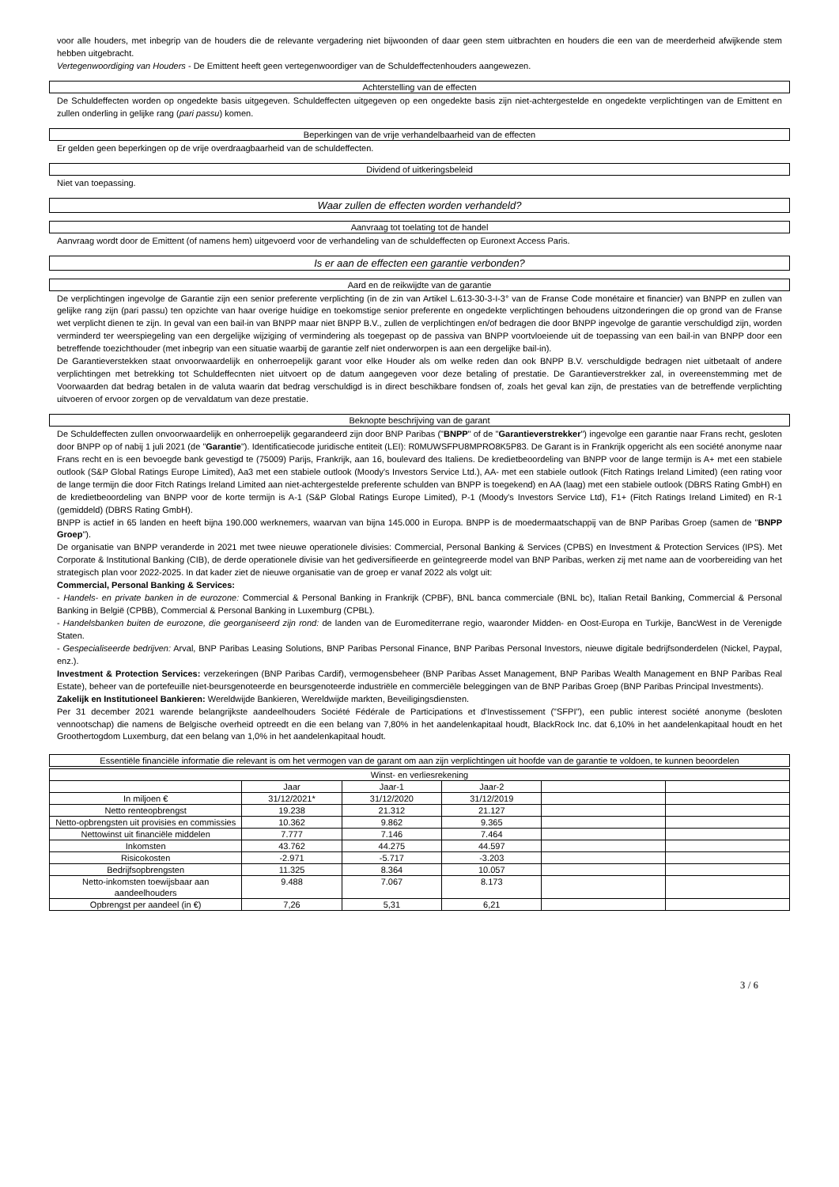voor alle houders, met inbegrip van de houders die de relevante vergadering niet bijwoonden of daar geen stem uitbrachten en houders die een van de meerderheid afwijkende stem hebben uitgebracht.
Vertegenwoordiging van Houders - De Emittent heeft geen vertegenwoordiger van de Schuldeffectenhouders aangewezen.
Achterstelling van de effecten
De Schuldeffecten worden op ongedekte basis uitgegeven. Schuldeffecten uitgegeven op een ongedekte basis zijn niet-achtergestelde en ongedekte verplichtingen van de Emittent en zullen onderling in gelijke rang (pari passu) komen.
Beperkingen van de vrije verhandelbaarheid van de effecten
Er gelden geen beperkingen op de vrije overdraagbaarheid van de schuldeffecten.
Dividend of uitkeringsbeleid
Niet van toepassing.
Waar zullen de effecten worden verhandeld?
Aanvraag tot toelating tot de handel
Aanvraag wordt door de Emittent (of namens hem) uitgevoerd voor de verhandeling van de schuldeffecten op Euronext Access Paris.
Is er aan de effecten een garantie verbonden?
Aard en de reikwijdte van de garantie
De verplichtingen ingevolge de Garantie zijn een senior preferente verplichting (in de zin van Artikel L.613-30-3-I-3° van de Franse Code monétaire et financier) van BNPP en zullen van gelijke rang zijn (pari passu) ten opzichte van haar overige huidige en toekomstige senior preferente en ongedekte verplichtingen behoudens uitzonderingen die op grond van de Franse wet verplicht dienen te zijn. In geval van een bail-in van BNPP maar niet BNPP B.V., zullen de verplichtingen en/of bedragen die door BNPP ingevolge de garantie verschuldigd zijn, worden verminderd ter weerspiegeling van een dergelijke wijziging of vermindering als toegepast op de passiva van BNPP voortvloeiende uit de toepassing van een bail-in van BNPP door een betreffende toezichthouder (met inbegrip van een situatie waarbij de garantie zelf niet onderworpen is aan een dergelijke bail-in).
De Garantieverstekken staat onvoorwaardelijk en onherroepelijk garant voor elke Houder als om welke reden dan ook BNPP B.V. verschuldigde bedragen niet uitbetaalt of andere verplichtingen met betrekking tot Schuldeffecnten niet uitvoert op de datum aangegeven voor deze betaling of prestatie. De Garantieverstrekker zal, in overeenstemming met de Voorwaarden dat bedrag betalen in de valuta waarin dat bedrag verschuldigd is in direct beschikbare fondsen of, zoals het geval kan zijn, de prestaties van de betreffende verplichting uitvoeren of ervoor zorgen op de vervaldatum van deze prestatie.
Beknopte beschrijving van de garant
De Schuldeffecten zullen onvoorwaardelijk en onherroepelijk gegarandeerd zijn door BNP Paribas ("BNPP" of de "Garantieverstrekker") ingevolge een garantie naar Frans recht, gesloten door BNPP op of nabij 1 juli 2021 (de "Garantie"). Identificatiecode juridische entiteit (LEI): R0MUWSFPU8MPRO8K5P83. De Garant is in Frankrijk opgericht als een société anonyme naar Frans recht en is een bevoegde bank gevestigd te (75009) Parijs, Frankrijk, aan 16, boulevard des Italiens. De kredietbeoordeling van BNPP voor de lange termijn is A+ met een stabiele outlook (S&P Global Ratings Europe Limited), Aa3 met een stabiele outlook (Moody's Investors Service Ltd.), AA- met een stabiele outlook (Fitch Ratings Ireland Limited) (een rating voor de lange termijn die door Fitch Ratings Ireland Limited aan niet-achtergestelde preferente schulden van BNPP is toegekend) en AA (laag) met een stabiele outlook (DBRS Rating GmbH) en de kredietbeoordeling van BNPP voor de korte termijn is A-1 (S&P Global Ratings Europe Limited), P-1 (Moody's Investors Service Ltd), F1+ (Fitch Ratings Ireland Limited) en R-1 (gemiddeld) (DBRS Rating GmbH).
BNPP is actief in 65 landen en heeft bijna 190.000 werknemers, waarvan van bijna 145.000 in Europa. BNPP is de moedermaatschappij van de BNP Paribas Groep (samen de "BNPP Groep").
De organisatie van BNPP veranderde in 2021 met twee nieuwe operationele divisies: Commercial, Personal Banking & Services (CPBS) en Investment & Protection Services (IPS). Met Corporate & Institutional Banking (CIB), de derde operationele divisie van het gediversifieerde en geïntegreerde model van BNP Paribas, werken zij met name aan de voorbereiding van het strategisch plan voor 2022-2025. In dat kader ziet de nieuwe organisatie van de groep er vanaf 2022 als volgt uit:
Commercial, Personal Banking & Services:
- Handels- en private banken in de eurozone: Commercial & Personal Banking in Frankrijk (CPBF), BNL banca commerciale (BNL bc), Italian Retail Banking, Commercial & Personal Banking in België (CPBB), Commercial & Personal Banking in Luxemburg (CPBL).
- Handelsbanken buiten de eurozone, die georganiseerd zijn rond: de landen van de Euromediterrane regio, waaronder Midden- en Oost-Europa en Turkije, BancWest in de Verenigde Staten.
- Gespecialiseerde bedrijven: Arval, BNP Paribas Leasing Solutions, BNP Paribas Personal Finance, BNP Paribas Personal Investors, nieuwe digitale bedrijfsonderdelen (Nickel, Paypal, enz.).
Investment & Protection Services: verzekeringen (BNP Paribas Cardif), vermogensbeheer (BNP Paribas Asset Management, BNP Paribas Wealth Management en BNP Paribas Real Estate), beheer van de portefeuille niet-beursgenoteerde en beursgenoteerde industriële en commerciële beleggingen van de BNP Paribas Groep (BNP Paribas Principal Investments).
Zakelijk en Institutioneel Bankieren: Wereldwijde Bankieren, Wereldwijde markten, Beveiligingsdiensten.
Per 31 december 2021 warende belangrijkste aandeelhouders Société Fédérale de Participations et d'Investissement ("SFPI"), een public interest société anonyme (besloten vennootschap) die namens de Belgische overheid optreedt en die een belang van 7,80% in het aandelenkapitaal houdt, BlackRock Inc. dat 6,10% in het aandelenkapitaal houdt en het Groothertogdom Luxemburg, dat een belang van 1,0% in het aandelenkapitaal houdt.
Essentiële financiële informatie die relevant is om het vermogen van de garant om aan zijn verplichtingen uit hoofde van de garantie te voldoen, te kunnen beoordelen
| Winst- en verliesrekening | | | | | |
| --- | --- | --- | --- | --- | --- |
| | Jaar | Jaar-1 | Jaar-2 | | |
| In miljoen € | 31/12/2021* | 31/12/2020 | 31/12/2019 | | |
| Netto renteopbrengst | 19.238 | 21.312 | 21.127 | | |
| Netto-opbrengsten uit provisies en commissies | 10.362 | 9.862 | 9.365 | | |
| Nettowinst uit financiële middelen | 7.777 | 7.146 | 7.464 | | |
| Inkomsten | 43.762 | 44.275 | 44.597 | | |
| Risicokosten | -2.971 | -5.717 | -3.203 | | |
| Bedrijfsopbrengsten | 11.325 | 8.364 | 10.057 | | |
| Netto-inkomsten toewijsbaar aan aandeelhouders | 9.488 | 7.067 | 8.173 | | |
| Opbrengst per aandeel (in €) | 7,26 | 5,31 | 6,21 | | |
3 / 6